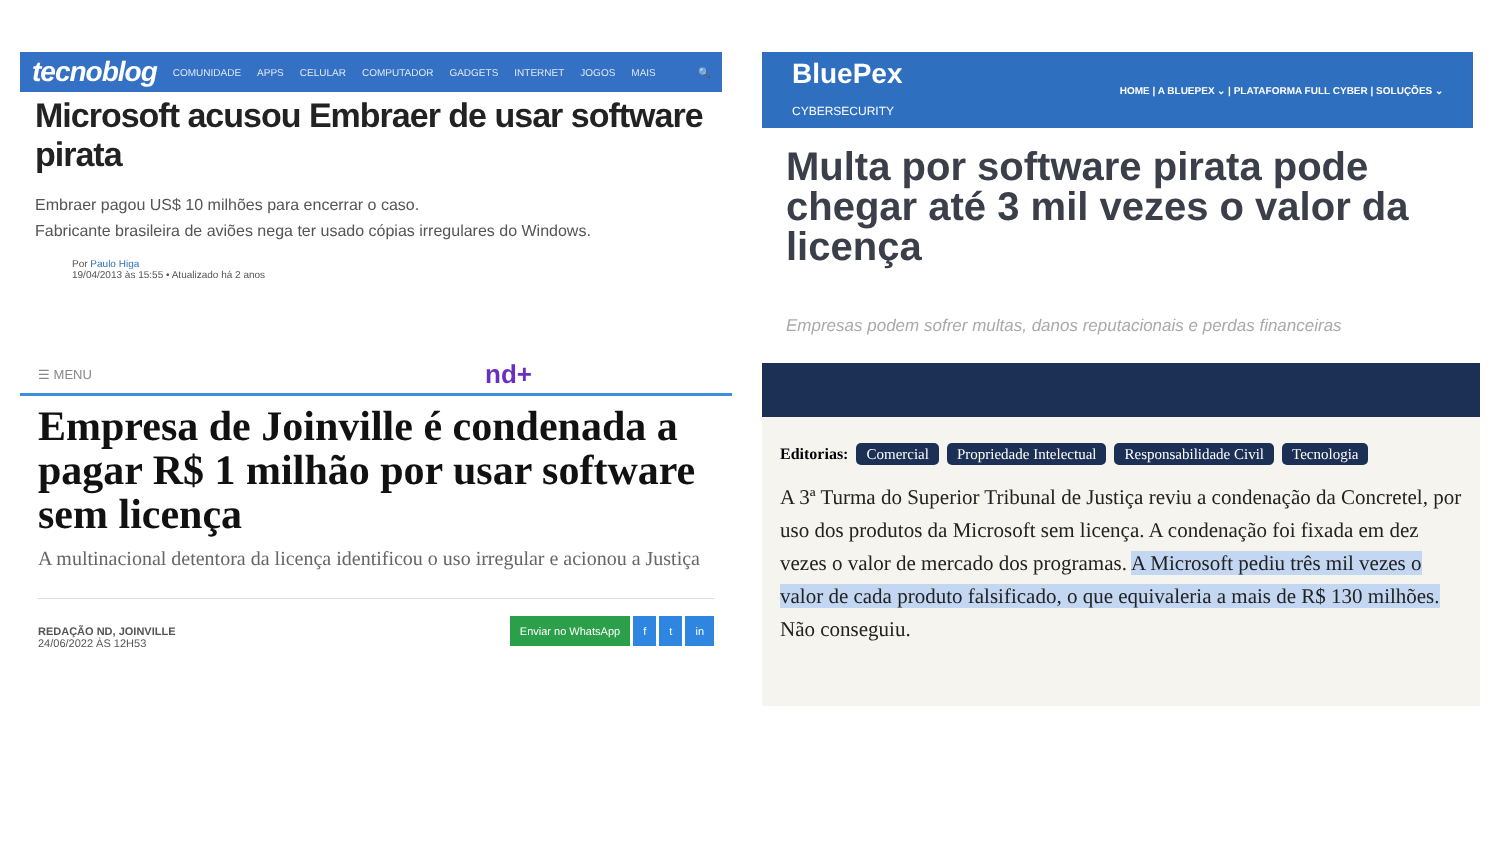tecnoblog COMUNIDADE APPS CELULAR COMPUTADOR GADGETS INTERNET JOGOS MAIS 🔍
Microsoft acusou Embraer de usar software pirata
Embraer pagou US$ 10 milhões para encerrar o caso.
Fabricante brasileira de aviões nega ter usado cópias irregulares do Windows.
Por Paulo Higa
19/04/2013 às 15:55 • Atualizado há 2 anos
BluePex
CYBERSECURITY HOME | A BLUEPEX ⌄ | PLATAFORMA FULL CYBER | SOLUÇÕES ⌄
Multa por software pirata pode chegar até 3 mil vezes o valor da licença
Empresas podem sofrer multas, danos reputacionais e perdas financeiras
☰ MENU nd+
Empresa de Joinville é condenada a pagar R$ 1 milhão por usar software sem licença
A multinacional detentora da licença identificou o uso irregular e acionou a Justiça
REDAÇÃO ND, JOINVILLE
24/06/2022 ÀS 12H53 Enviar no WhatsApp f t in
Editorias: Comercial Propriedade Intelectual Responsabilidade Civil Tecnologia
A 3ª Turma do Superior Tribunal de Justiça reviu a condenação da Concretel, por uso dos produtos da Microsoft sem licença. A condenação foi fixada em dez vezes o valor de mercado dos programas. A Microsoft pediu três mil vezes o valor de cada produto falsificado, o que equivaleria a mais de R$ 130 milhões. Não conseguiu.